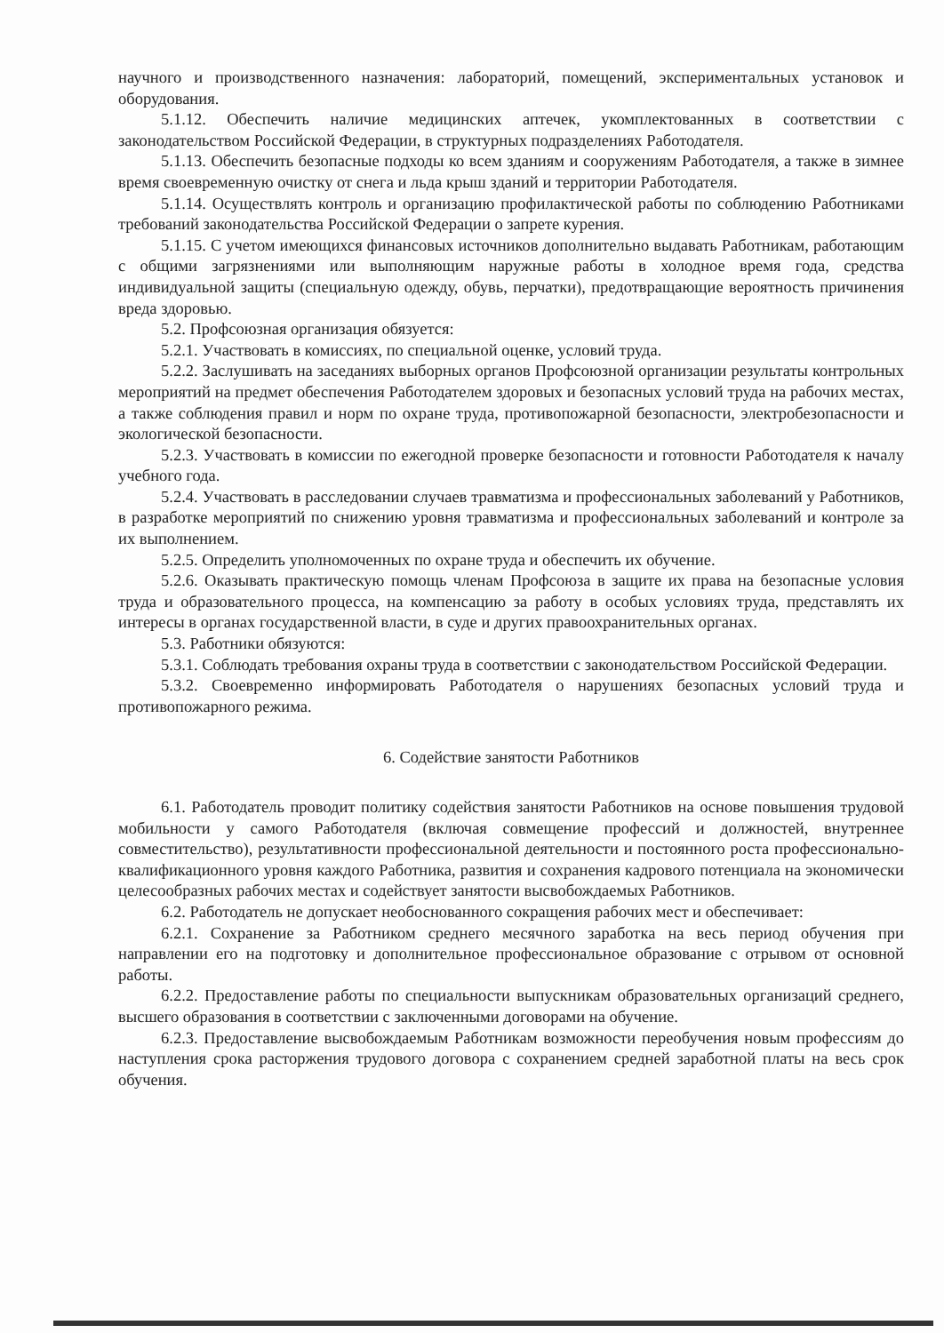научного и производственного назначения: лабораторий, помещений, экспериментальных установок и оборудования.
5.1.12. Обеспечить наличие медицинских аптечек, укомплектованных в соответствии с законодательством Российской Федерации, в структурных подразделениях Работодателя.
5.1.13. Обеспечить безопасные подходы ко всем зданиям и сооружениям Работодателя, а также в зимнее время своевременную очистку от снега и льда крыш зданий и территории Работодателя.
5.1.14. Осуществлять контроль и организацию профилактической работы по соблюдению Работниками требований законодательства Российской Федерации о запрете курения.
5.1.15. С учетом имеющихся финансовых источников дополнительно выдавать Работникам, работающим с общими загрязнениями или выполняющим наружные работы в холодное время года, средства индивидуальной защиты (специальную одежду, обувь, перчатки), предотвращающие вероятность причинения вреда здоровью.
5.2. Профсоюзная организация обязуется:
5.2.1. Участвовать в комиссиях, по специальной оценке, условий труда.
5.2.2. Заслушивать на заседаниях выборных органов Профсоюзной организации результаты контрольных мероприятий на предмет обеспечения Работодателем здоровых и безопасных условий труда на рабочих местах, а также соблюдения правил и норм по охране труда, противопожарной безопасности, электробезопасности и экологической безопасности.
5.2.3. Участвовать в комиссии по ежегодной проверке безопасности и готовности Работодателя к началу учебного года.
5.2.4. Участвовать в расследовании случаев травматизма и профессиональных заболеваний у Работников, в разработке мероприятий по снижению уровня травматизма и профессиональных заболеваний и контроле за их выполнением.
5.2.5. Определить уполномоченных по охране труда и обеспечить их обучение.
5.2.6. Оказывать практическую помощь членам Профсоюза в защите их права на безопасные условия труда и образовательного процесса, на компенсацию за работу в особых условиях труда, представлять их интересы в органах государственной власти, в суде и других правоохранительных органах.
5.3. Работники обязуются:
5.3.1. Соблюдать требования охраны труда в соответствии с законодательством Российской Федерации.
5.3.2. Своевременно информировать Работодателя о нарушениях безопасных условий труда и противопожарного режима.
6. Содействие занятости Работников
6.1. Работодатель проводит политику содействия занятости Работников на основе повышения трудовой мобильности у самого Работодателя (включая совмещение профессий и должностей, внутреннее совместительство), результативности профессиональной деятельности и постоянного роста профессионально-квалификационного уровня каждого Работника, развития и сохранения кадрового потенциала на экономически целесообразных рабочих местах и содействует занятости высвобождаемых Работников.
6.2. Работодатель не допускает необоснованного сокращения рабочих мест и обеспечивает:
6.2.1. Сохранение за Работником среднего месячного заработка на весь период обучения при направлении его на подготовку и дополнительное профессиональное образование с отрывом от основной работы.
6.2.2. Предоставление работы по специальности выпускникам образовательных организаций среднего, высшего образования в соответствии с заключенными договорами на обучение.
6.2.3. Предоставление высвобождаемым Работникам возможности переобучения новым профессиям до наступления срока расторжения трудового договора с сохранением средней заработной платы на весь срок обучения.